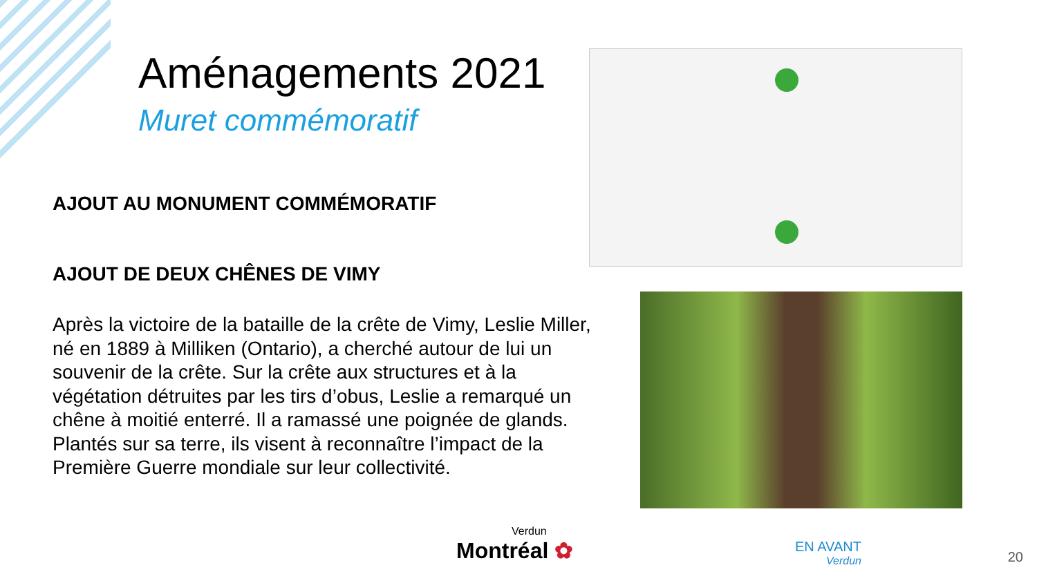Aménagements 2021
Muret commémoratif
AJOUT AU MONUMENT COMMÉMORATIF
AJOUT DE DEUX CHÊNES DE VIMY
Après la victoire de la bataille de la crête de Vimy, Leslie Miller, né en 1889 à Milliken (Ontario), a cherché autour de lui un souvenir de la crête. Sur la crête aux structures et à la végétation détruites par les tirs d’obus, Leslie a remarqué un chêne à moitié enterré. Il a ramassé une poignée de glands. Plantés sur sa terre, ils visent à reconnaître l’impact de la Première Guerre mondiale sur leur collectivité.
Verdun
Montréal ✿
EN AVANT
Verdun
20